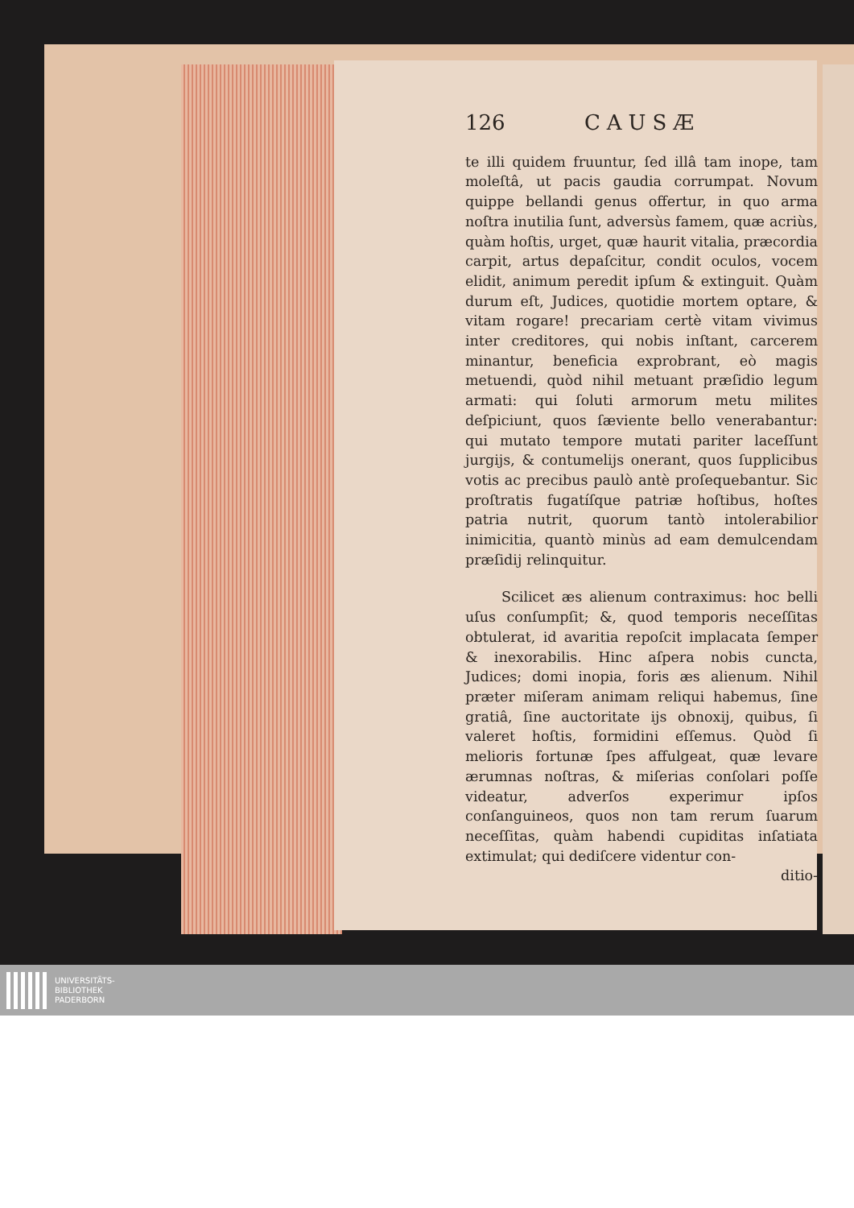126 CAUSÆ
te illi quidem fruuntur, ſed illâ tam inope, tam moleſtâ, ut pacis gaudia corrumpat. Novum quippe bellandi genus offertur, in quo arma noſtra inutilia ſunt, adversùs famem, quæ acriùs, quàm hoſtis, urget, quæ haurit vitalia, præcordia carpit, artus depaſcitur, condit oculos, vocem elidit, animum peredit ipſum & extinguit. Quàm durum eſt, Judices, quotidie mortem optare, & vitam rogare! precariam certè vitam vivimus inter creditores, qui nobis inſtant, carcerem minantur, beneficia exprobrant, eò magis metuendi, quòd nihil metuant præſidio legum armati: qui ſoluti armorum metu milites deſpiciunt, quos ſæviente bello venerabantur: qui mutato tempore mutati pariter laceſſunt jurgijs, & contumelijs onerant, quos ſupplicibus votis ac precibus paulò antè proſequebantur. Sic proſtratis fugatíſque patriæ hoſtibus, hoſtes patria nutrit, quorum tantò intolerabilior inimicitia, quantò minùs ad eam demulcendam præſidij relinquitur.
Scilicet æs alienum contraximus: hoc belli uſus conſumpſit; &, quod temporis neceſſitas obtulerat, id avaritia repoſcit implacata ſemper & inexorabilis. Hinc aſpera nobis cuncta, Judices; domi inopia, foris æs alienum. Nihil præter miſeram animam reliqui habemus, ſine gratiâ, ſine auctoritate ijs obnoxij, quibus, ſi valeret hoſtis, formidini eſſemus. Quòd ſi melioris fortunæ ſpes affulgeat, quæ levare ærumnas noſtras, & miſerias conſolari poſſe videatur, adverſos experimur ipſos conſanguineos, quos non tam rerum ſuarum neceſſitas, quàm habendi cupiditas inſatiata extimulat; qui dediſcere videntur con-
ditio-
UNIVERSITÄTS-
BIBLIOTHEK
PADERBORN